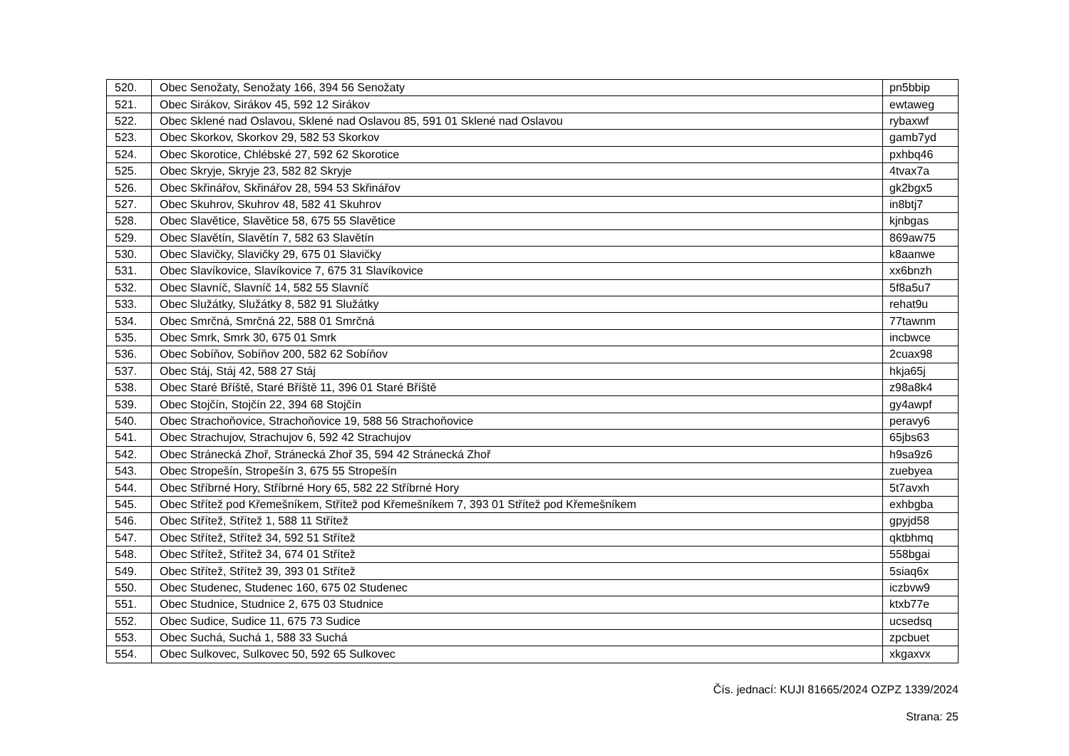| 520. | Obec Senožaty, Senožaty 166, 394 56 Senožaty | pn5bbip |
| 521. | Obec Sirákov, Sirákov 45, 592 12 Sirákov | ewtaweg |
| 522. | Obec Sklené nad Oslavou, Sklené nad Oslavou 85, 591 01 Sklené nad Oslavou | rybaxwf |
| 523. | Obec Skorkov, Skorkov 29, 582 53 Skorkov | gamb7yd |
| 524. | Obec Skorotice, Chlébské 27, 592 62 Skorotice | pxhbq46 |
| 525. | Obec Skryje, Skryje 23, 582 82 Skryje | 4tvax7a |
| 526. | Obec Skřinářov, Skřinářov 28, 594 53 Skřinářov | gk2bgx5 |
| 527. | Obec Skuhrov, Skuhrov 48, 582 41 Skuhrov | in8btj7 |
| 528. | Obec Slavětice, Slavětice 58, 675 55 Slavětice | kjnbgas |
| 529. | Obec Slavětín, Slavětín 7, 582 63 Slavětín | 869aw75 |
| 530. | Obec Slavičky, Slavičky 29, 675 01 Slavičky | k8aanwe |
| 531. | Obec Slavíkovice, Slavíkovice 7, 675 31 Slavíkovice | xx6bnzh |
| 532. | Obec Slavníč, Slavníč 14, 582 55 Slavníč | 5f8a5u7 |
| 533. | Obec Služátky, Služátky 8, 582 91 Služátky | rehat9u |
| 534. | Obec Smrčná, Smrčná 22, 588 01 Smrčná | 77tawnm |
| 535. | Obec Smrk, Smrk 30, 675 01 Smrk | incbwce |
| 536. | Obec Sobíňov, Sobíňov 200, 582 62 Sobíňov | 2cuax98 |
| 537. | Obec Stáj, Stáj 42, 588 27 Stáj | hkja65j |
| 538. | Obec Staré Bříště, Staré Bříště 11, 396 01 Staré Bříště | z98a8k4 |
| 539. | Obec Stojčín, Stojčín 22, 394 68 Stojčín | gy4awpf |
| 540. | Obec Strachoňovice, Strachoňovice 19, 588 56 Strachoňovice | peravy6 |
| 541. | Obec Strachujov, Strachujov 6, 592 42 Strachujov | 65jbs63 |
| 542. | Obec Stránecká Zhoř, Stránecká Zhoř 35, 594 42 Stránecká Zhoř | h9sa9z6 |
| 543. | Obec Stropešín, Stropešín 3, 675 55 Stropešín | zuebyea |
| 544. | Obec Stříbrné Hory, Stříbrné Hory 65, 582 22 Stříbrné Hory | 5t7avxh |
| 545. | Obec Střítež pod Křemešníkem, Střítež pod Křemešníkem 7, 393 01 Střítež pod Křemešníkem | exhbgba |
| 546. | Obec Střítež, Střítež 1, 588 11 Střítež | gpyjd58 |
| 547. | Obec Střítež, Střítež 34, 592 51 Střítež | qktbhmq |
| 548. | Obec Střítež, Střítež 34, 674 01 Střítež | 558bgai |
| 549. | Obec Střítež, Střítež 39, 393 01 Střítež | 5siaq6x |
| 550. | Obec Studenec, Studenec 160, 675 02 Studenec | iczbvw9 |
| 551. | Obec Studnice, Studnice 2, 675 03 Studnice | ktxb77e |
| 552. | Obec Sudice, Sudice 11, 675 73 Sudice | ucsedsq |
| 553. | Obec Suchá, Suchá 1, 588 33 Suchá | zpcbuet |
| 554. | Obec Sulkovec, Sulkovec 50, 592 65 Sulkovec | xkgaxvx |
Čís. jednací: KUJI 81665/2024 OZPZ 1339/2024
Strana: 25